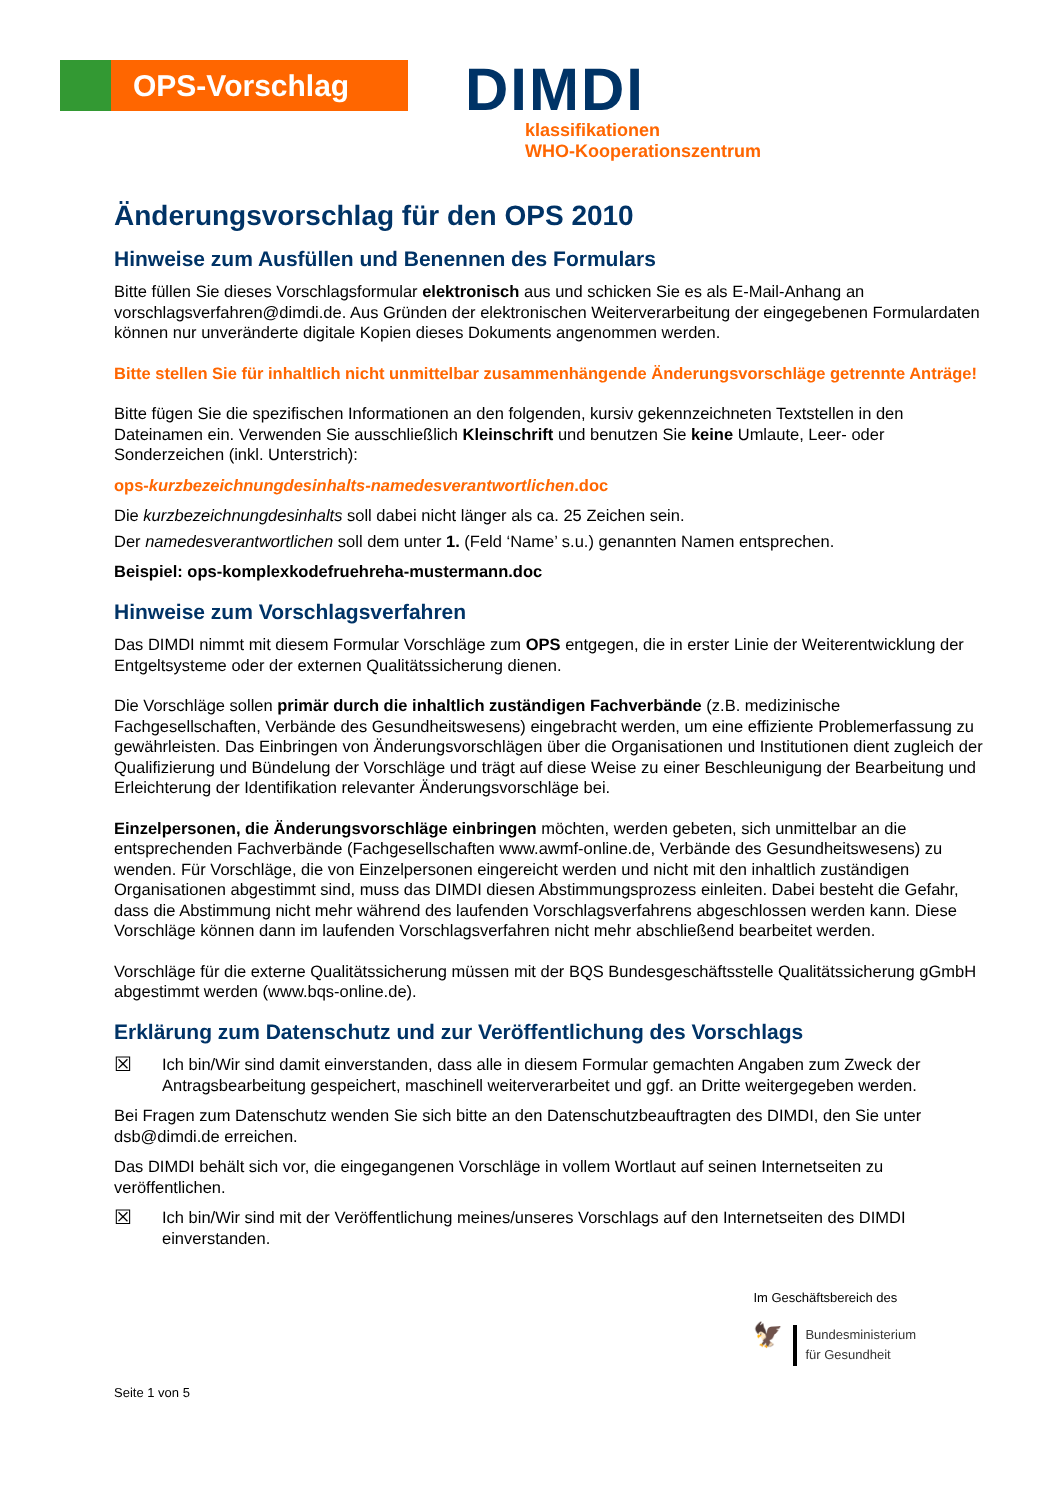OPS-Vorschlag
DIMDI
klassifikationen
WHO-Kooperationszentrum
Änderungsvorschlag für den OPS 2010
Hinweise zum Ausfüllen und Benennen des Formulars
Bitte füllen Sie dieses Vorschlagsformular elektronisch aus und schicken Sie es als E-Mail-Anhang an vorschlagsverfahren@dimdi.de. Aus Gründen der elektronischen Weiterverarbeitung der eingegebenen Formulardaten können nur unveränderte digitale Kopien dieses Dokuments angenommen werden.
Bitte stellen Sie für inhaltlich nicht unmittelbar zusammenhängende Änderungsvorschläge getrennte Anträge!
Bitte fügen Sie die spezifischen Informationen an den folgenden, kursiv gekennzeichneten Textstellen in den Dateinamen ein. Verwenden Sie ausschließlich Kleinschrift und benutzen Sie keine Umlaute, Leer- oder Sonderzeichen (inkl. Unterstrich):
ops-kurzbezeichnungdesinhalts-namedesverantwortlichen.doc
Die kurzbezeichnungdesinhalts soll dabei nicht länger als ca. 25 Zeichen sein.
Der namedesverantwortlichen soll dem unter 1. (Feld ‘Name’ s.u.) genannten Namen entsprechen.
Beispiel: ops-komplexkodefruehreha-mustermann.doc
Hinweise zum Vorschlagsverfahren
Das DIMDI nimmt mit diesem Formular Vorschläge zum OPS entgegen, die in erster Linie der Weiterentwicklung der Entgeltsysteme oder der externen Qualitätssicherung dienen.
Die Vorschläge sollen primär durch die inhaltlich zuständigen Fachverbände (z.B. medizinische Fachgesellschaften, Verbände des Gesundheitswesens) eingebracht werden, um eine effiziente Problemerfassung zu gewährleisten. Das Einbringen von Änderungsvorschlägen über die Organisationen und Institutionen dient zugleich der Qualifizierung und Bündelung der Vorschläge und trägt auf diese Weise zu einer Beschleunigung der Bearbeitung und Erleichterung der Identifikation relevanter Änderungsvorschläge bei.
Einzelpersonen, die Änderungsvorschläge einbringen möchten, werden gebeten, sich unmittelbar an die entsprechenden Fachverbände (Fachgesellschaften www.awmf-online.de, Verbände des Gesundheitswesens) zu wenden. Für Vorschläge, die von Einzelpersonen eingereicht werden und nicht mit den inhaltlich zuständigen Organisationen abgestimmt sind, muss das DIMDI diesen Abstimmungsprozess einleiten. Dabei besteht die Gefahr, dass die Abstimmung nicht mehr während des laufenden Vorschlagsverfahrens abgeschlossen werden kann. Diese Vorschläge können dann im laufenden Vorschlagsverfahren nicht mehr abschließend bearbeitet werden.
Vorschläge für die externe Qualitätssicherung müssen mit der BQS Bundesgeschäftsstelle Qualitätssicherung gGmbH abgestimmt werden (www.bqs-online.de).
Erklärung zum Datenschutz und zur Veröffentlichung des Vorschlags
☒
Ich bin/Wir sind damit einverstanden, dass alle in diesem Formular gemachten Angaben zum Zweck der Antragsbearbeitung gespeichert, maschinell weiterverarbeitet und ggf. an Dritte weitergegeben werden.
Bei Fragen zum Datenschutz wenden Sie sich bitte an den Datenschutzbeauftragten des DIMDI, den Sie unter dsb@dimdi.de erreichen.
Das DIMDI behält sich vor, die eingegangenen Vorschläge in vollem Wortlaut auf seinen Internetseiten zu veröffentlichen.
☒
Ich bin/Wir sind mit der Veröffentlichung meines/unseres Vorschlags auf den Internetseiten des DIMDI einverstanden.
Seite 1 von 5
Im Geschäftsbereich des
🦅
Bundesministerium
für Gesundheit